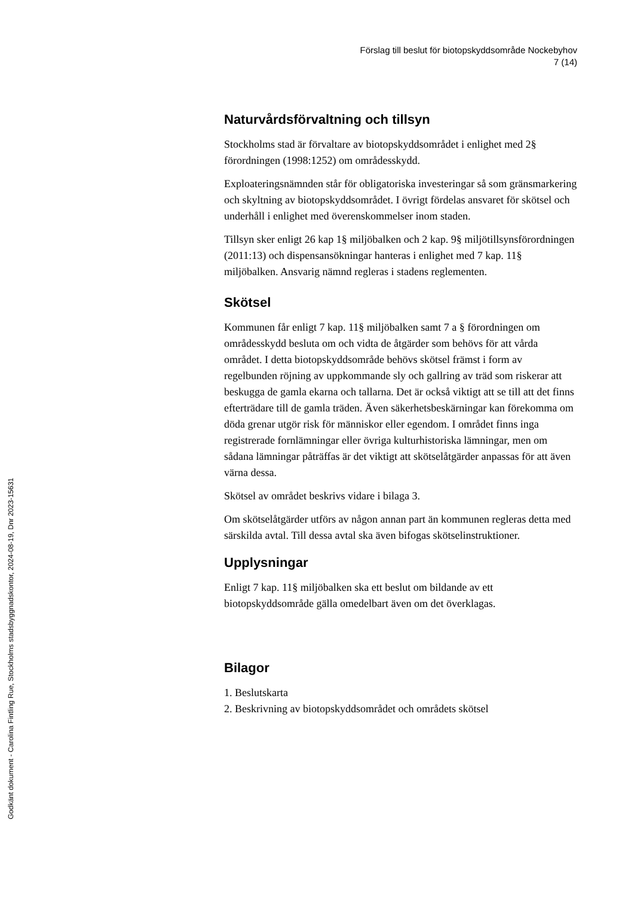Förslag till beslut för biotopskyddsområde Nockebyhov
7 (14)
Naturvårdsförvaltning och tillsyn
Stockholms stad är förvaltare av biotopskyddsområdet i enlighet med 2§ förordningen (1998:1252) om områdesskydd.
Exploateringsnämnden står för obligatoriska investeringar så som gränsmarkering och skyltning av biotopskyddsområdet. I övrigt fördelas ansvaret för skötsel och underhåll i enlighet med överenskommelser inom staden.
Tillsyn sker enligt 26 kap 1§ miljöbalken och 2 kap. 9§ miljötillsynsförordningen (2011:13) och dispensansökningar hanteras i enlighet med 7 kap. 11§ miljöbalken. Ansvarig nämnd regleras i stadens reglementen.
Skötsel
Kommunen får enligt 7 kap. 11§ miljöbalken samt 7 a § förordningen om områdesskydd besluta om och vidta de åtgärder som behövs för att vårda området. I detta biotopskyddsområde behövs skötsel främst i form av regelbunden röjning av uppkommande sly och gallring av träd som riskerar att beskugga de gamla ekarna och tallarna. Det är också viktigt att se till att det finns efterträdare till de gamla träden. Även säkerhetsbeskärningar kan förekomma om döda grenar utgör risk för människor eller egendom. I området finns inga registrerade fornlämningar eller övriga kulturhistoriska lämningar, men om sådana lämningar påträffas är det viktigt att skötselåtgärder anpassas för att även värna dessa.
Skötsel av området beskrivs vidare i bilaga 3.
Om skötselåtgärder utförs av någon annan part än kommunen regleras detta med särskilda avtal. Till dessa avtal ska även bifogas skötselinstruktioner.
Upplysningar
Enligt 7 kap. 11§ miljöbalken ska ett beslut om bildande av ett biotopskyddsområde gälla omedelbart även om det överklagas.
Bilagor
1. Beslutskarta
2. Beskrivning av biotopskyddsområdet och områdets skötsel
Godkänt dokument - Carolina Fintling Rue, Stockholms stadsbyggnadskontor, 2024-08-19, Dnr 2023-15631